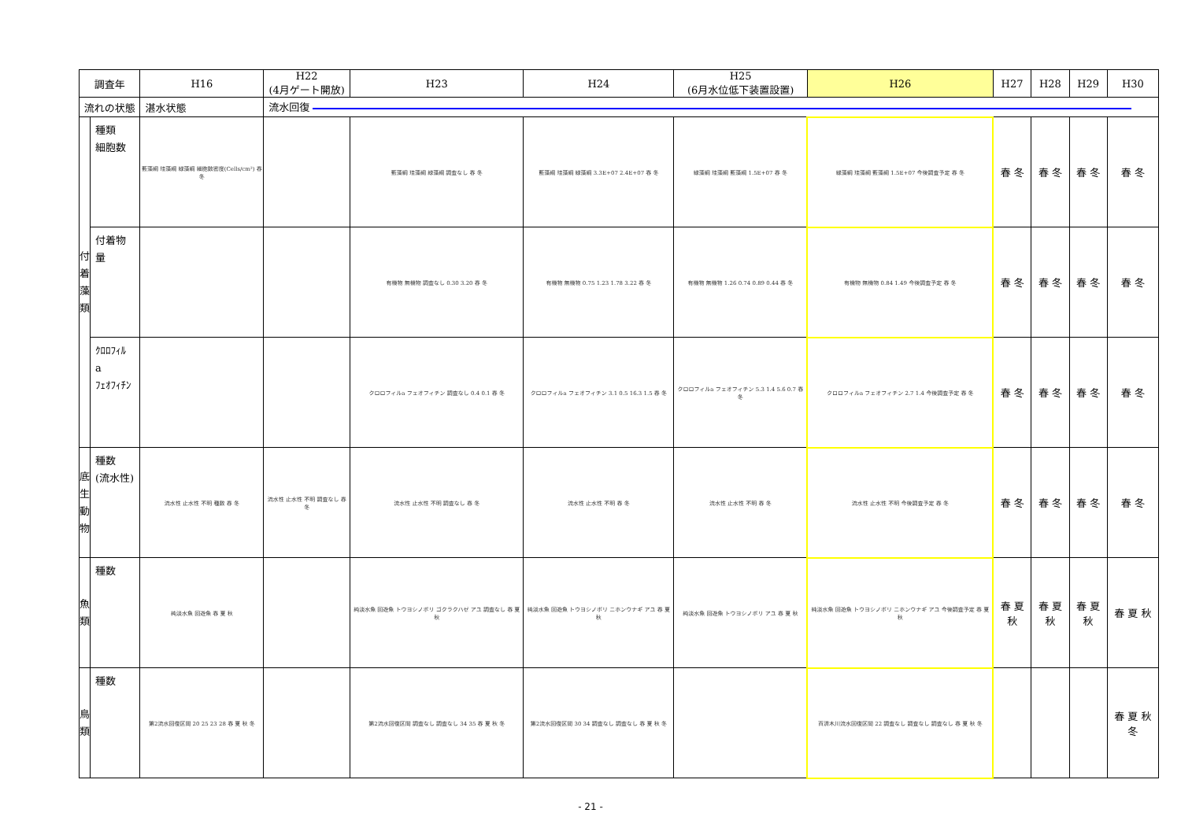| 調査年 | | H16 | H22 (4月ゲート開放) | H23 | H24 | H25 (6月水位低下装置設置) | H26 | H27 | H28 | H29 | H30 |
| --- | --- | --- | --- | --- | --- | --- | --- | --- | --- | --- | --- |
| 流れの状態 | | 湛水状態 | 流水回復 | | | | | | | | |
| 付 着 藻 類 | 種類 細胞数 | 藍藻綱 珪藻綱 緑藻綱 細胞数密度(Cells/cm²) 春 冬 | | 藍藻綱 珪藻綱 緑藻綱 調査なし 春 冬 | 藍藻綱 珪藻綱 緑藻綱 3.3E+07 2.4E+07 春 冬 | 緑藻綱 珪藻綱 藍藻綱 1.5E+07 春 冬 | 緑藻綱 珪藻綱 藍藻綱 1.5E+07 今後調査予定 春 冬 | 春 冬 | 春 冬 | 春 冬 | 春 冬 |
| | 付着物量 | | | 有機物 無機物 調査なし 0.30 3.20 春 冬 | 有機物 無機物 0.75 1.23 1.78 3.22 春 冬 | 有機物 無機物 1.26 0.74 0.89 0.44 春 冬 | 有機物 無機物 0.84 1.49 今後調査予定 春 冬 | 春 冬 | 春 冬 | 春 冬 | 春 冬 |
| | ｸﾛﾛﾌｨﾙ a ﾌｪｵﾌｨﾁﾝ | | | クロロフィルa フェオフィチン 調査なし 0.4 0.1 春 冬 | クロロフィルa フェオフィチン 3.1 0.5 16.3 1.5 春 冬 | クロロフィルa フェオフィチン 5.3 1.4 5.6 0.7 春 冬 | クロロフィルa フェオフィチン 2.7 1.4 今後調査予定 春 冬 | 春 冬 | 春 冬 | 春 冬 | 春 冬 |
| 底 生 動 物 | 種数 (流水性) | 流水性 止水性 不明 種数 春 冬 | 流水性 止水性 不明 調査なし 春 冬 | 流水性 止水性 不明 調査なし 春 冬 | 流水性 止水性 不明 春 冬 | 流水性 止水性 不明 春 冬 | 流水性 止水性 不明 今後調査予定 春 冬 | 春 冬 | 春 冬 | 春 冬 | 春 冬 |
| 魚 類 | 種数 | 純淡水魚 回遊魚 春 夏 秋 | | 純淡水魚 回遊魚 トウヨシノボリ ゴクラクハゼ アユ 調査なし 春 夏 秋 | 純淡水魚 回遊魚 トウヨシノボリ ニホンウナギ アユ 春 夏 秋 | 純淡水魚 回遊魚 トウヨシノボリ アユ 春 夏 秋 | 純淡水魚 回遊魚 トウヨシノボリ ニホンウナギ アユ 今後調査予定 春 夏 秋 | 春 夏 秋 | 春 夏 秋 | 春 夏 秋 | 春 夏 秋 |
| 鳥 類 | 種数 | 第2流水回復区間 20 25 23 28 春 夏 秋 冬 | | 第2流水回復区間 調査なし 調査なし 34 35 春 夏 秋 冬 | 第2流水回復区間 30 34 調査なし 調査なし 春 夏 秋 冬 | | 百済木川流水回復区間 22 調査なし 調査なし 調査なし 春 夏 秋 冬 | | | | 春 夏 秋 冬 |
- 21 -